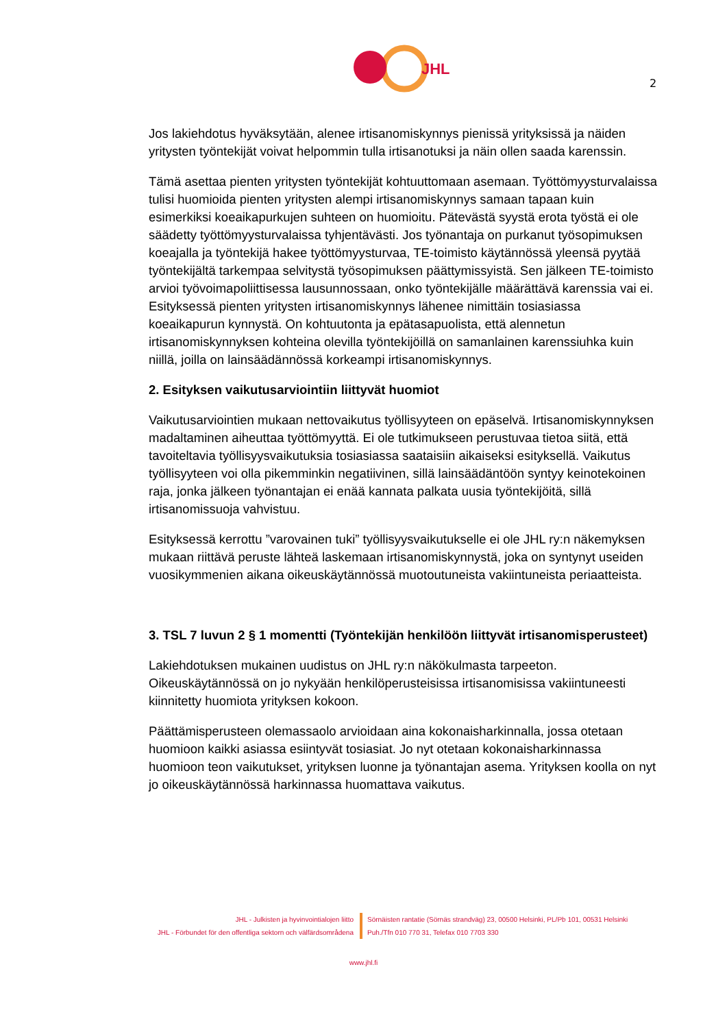JHL
2
Jos lakiehdotus hyväksytään, alenee irtisanomiskynnys pienissä yrityksissä ja näiden yritysten työntekijät voivat helpommin tulla irtisanotuksi ja näin ollen saada karenssin.
Tämä asettaa pienten yritysten työntekijät kohtuuttomaan asemaan. Työttömyysturvalaissa tulisi huomioida pienten yritysten alempi irtisanomiskynnys samaan tapaan kuin esimerkiksi koeaikapurkujen suhteen on huomioitu. Pätevästä syystä erota työstä ei ole säädetty työttömyysturvalaissa tyhjentävästi. Jos työnantaja on purkanut työsopimuksen koeajalla ja työntekijä hakee työttömyysturvaa, TE-toimisto käytännössä yleensä pyytää työntekijältä tarkempaa selvitystä työsopimuksen päättymissyistä. Sen jälkeen TE-toimisto arvioi työvoimapoliittisessa lausunnossaan, onko työntekijälle määrättävä karenssia vai ei. Esityksessä pienten yritysten irtisanomiskynnys lähenee nimittäin tosiasiassa koeaikapurun kynnystä. On kohtuutonta ja epätasapuolista, että alennetun irtisanomiskynnyksen kohteina olevilla työntekijöillä on samanlainen karenssiuhka kuin niillä, joilla on lainsäädännössä korkeampi irtisanomiskynnys.
2. Esityksen vaikutusarviointiin liittyvät huomiot
Vaikutusarviointien mukaan nettovaikutus työllisyyteen on epäselvä. Irtisanomiskynnyksen madaltaminen aiheuttaa työttömyyttä. Ei ole tutkimukseen perustuvaa tietoa siitä, että tavoiteltavia työllisyysvaikutuksia tosiasiassa saataisiin aikaiseksi esityksellä. Vaikutus työllisyyteen voi olla pikemminkin negatiivinen, sillä lainsäädäntöön syntyy keinotekoinen raja, jonka jälkeen työnantajan ei enää kannata palkata uusia työntekijöitä, sillä irtisanomissuoja vahvistuu.
Esityksessä kerrottu ”varovainen tuki” työllisyysvaikutukselle ei ole JHL ry:n näkemyksen mukaan riittävä peruste lähteä laskemaan irtisanomiskynnystä, joka on syntynyt useiden vuosikymmenien aikana oikeuskäytännössä muotoutuneista vakiintuneista periaatteista.
3. TSL 7 luvun 2 § 1 momentti (Työntekijän henkilöön liittyvät irtisanomisperusteet)
Lakiehdotuksen mukainen uudistus on JHL ry:n näkökulmasta tarpeeton. Oikeuskäytännössä on jo nykyään henkilöperusteisissa irtisanomisissa vakiintuneesti kiinnitetty huomiota yrityksen kokoon.
Päättämisperusteen olemassaolo arvioidaan aina kokonaisharkinnalla, jossa otetaan huomioon kaikki asiassa esiintyvät tosiasiat. Jo nyt otetaan kokonaisharkinnassa huomioon teon vaikutukset, yrityksen luonne ja työnantajan asema. Yrityksen koolla on nyt jo oikeuskäytännössä harkinnassa huomattava vaikutus.
JHL - Julkisten ja hyvinvointialojen liitto
JHL - Förbundet för den offentliga sektorn och välfärdsområdena
Sörnäisten rantatie (Sörnäs strandväg) 23, 00500 Helsinki, PL/Pb 101, 00531 Helsinki
Puh./Tfn 010 770 31, Telefax 010 7703 330
www.jhl.fi